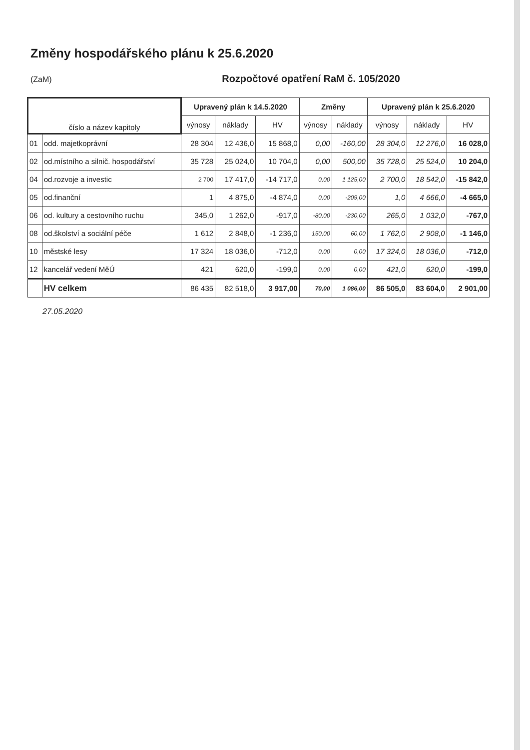Změny hospodářského plánu k 25.6.2020
(ZaM) Rozpočtové opatření RaM č. 105/2020
| číslo a název kapitoly | | Upravený plán k 14.5.2020 | | | Změny | | Upravený plán k 25.6.2020 | | |
| --- | --- | --- | --- | --- | --- | --- | --- | --- | --- |
| | | výnosy | náklady | HV | výnosy | náklady | výnosy | náklady | HV |
| 01 | odd. majetkoprávní | 28 304 | 12 436,0 | 15 868,0 | 0,00 | -160,00 | 28 304,0 | 12 276,0 | 16 028,0 |
| 02 | od.místního a silnič. hospodářství | 35 728 | 25 024,0 | 10 704,0 | 0,00 | 500,00 | 35 728,0 | 25 524,0 | 10 204,0 |
| 04 | od.rozvoje a investic | 2 700 | 17 417,0 | -14 717,0 | 0,00 | 1 125,00 | 2 700,0 | 18 542,0 | -15 842,0 |
| 05 | od.finanční | 1 | 4 875,0 | -4 874,0 | 0,00 | -209,00 | 1,0 | 4 666,0 | -4 665,0 |
| 06 | od. kultury a cestovního ruchu | 345,0 | 1 262,0 | -917,0 | -80,00 | -230,00 | 265,0 | 1 032,0 | -767,0 |
| 08 | od.školství a sociální péče | 1 612 | 2 848,0 | -1 236,0 | 150,00 | 60,00 | 1 762,0 | 2 908,0 | -1 146,0 |
| 10 | městské lesy | 17 324 | 18 036,0 | -712,0 | 0,00 | 0,00 | 17 324,0 | 18 036,0 | -712,0 |
| 12 | kancelář vedení MěÚ | 421 | 620,0 | -199,0 | 0,00 | 0,00 | 421,0 | 620,0 | -199,0 |
| | HV celkem | 86 435 | 82 518,0 | 3 917,00 | 70,00 | 1 086,00 | 86 505,0 | 83 604,0 | 2 901,00 |
27.05.2020